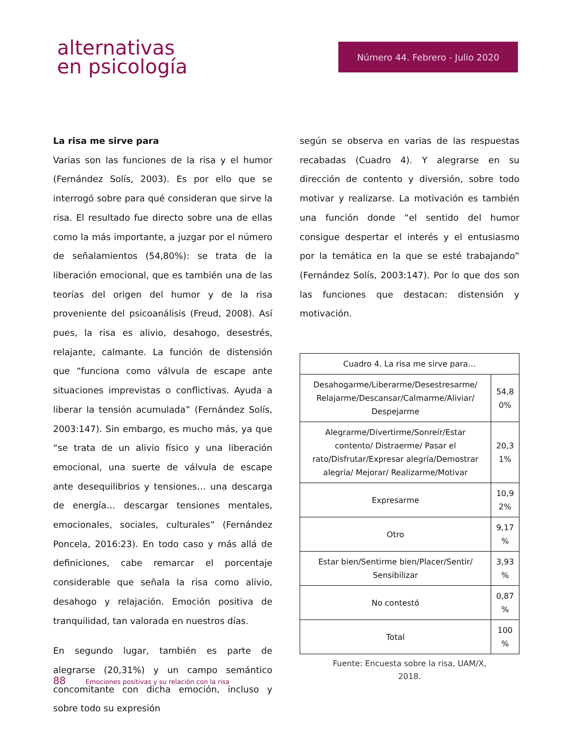alternativas
en psicología
Número 44. Febrero - Julio 2020
La risa me sirve para
Varias son las funciones de la risa y el humor (Fernández Solís, 2003). Es por ello que se interrogó sobre para qué consideran que sirve la risa. El resultado fue directo sobre una de ellas como la más importante, a juzgar por el número de señalamientos (54,80%): se trata de la liberación emocional, que es también una de las teorías del origen del humor y de la risa proveniente del psicoanálisis (Freud, 2008). Así pues, la risa es alivio, desahogo, desestrés, relajante, calmante. La función de distensión que “funciona como válvula de escape ante situaciones imprevistas o conflictivas. Ayuda a liberar la tensión acumulada” (Fernández Solís, 2003:147). Sin embargo, es mucho más, ya que “se trata de un alivio físico y una liberación emocional, una suerte de válvula de escape ante desequilibrios y tensiones… una descarga de energía… descargar tensiones mentales, emocionales, sociales, culturales” (Fernández Poncela, 2016:23). En todo caso y más allá de definiciones, cabe remarcar el porcentaje considerable que señala la risa como alivio, desahogo y relajación. Emoción positiva de tranquilidad, tan valorada en nuestros días.
En segundo lugar, también es parte de alegrarse (20,31%) y un campo semántico concomitante con dicha emoción, incluso y sobre todo su expresión
según se observa en varias de las respuestas recabadas (Cuadro 4). Y alegrarse en su dirección de contento y diversión, sobre todo motivar y realizarse. La motivación es también una función donde “el sentido del humor consigue despertar el interés y el entusiasmo por la temática en la que se esté trabajando” (Fernández Solís, 2003:147). Por lo que dos son las funciones que destacan: distensión y motivación.
| Cuadro 4. La risa me sirve para… | |
| Desahogarme/Liberarme/Desestresarme/ Relajarme/Descansar/Calmarme/Aliviar/ Despejarme | 54,8 0% |
| Alegrarme/Divertirme/Sonreír/Estar contento/ Distraerme/ Pasar el rato/Disfrutar/Expresar alegría/Demostrar alegría/ Mejorar/ Realizarme/Motivar | 20,3 1% |
| Expresarme | 10,9 2% |
| Otro | 9,17 % |
| Estar bien/Sentirme bien/Placer/Sentir/ Sensibilizar | 3,93 % |
| No contestó | 0,87 % |
| Total | 100 % |
Fuente: Encuesta sobre la risa, UAM/X,
2018.
88 Emociones positivas y su relación con la risa